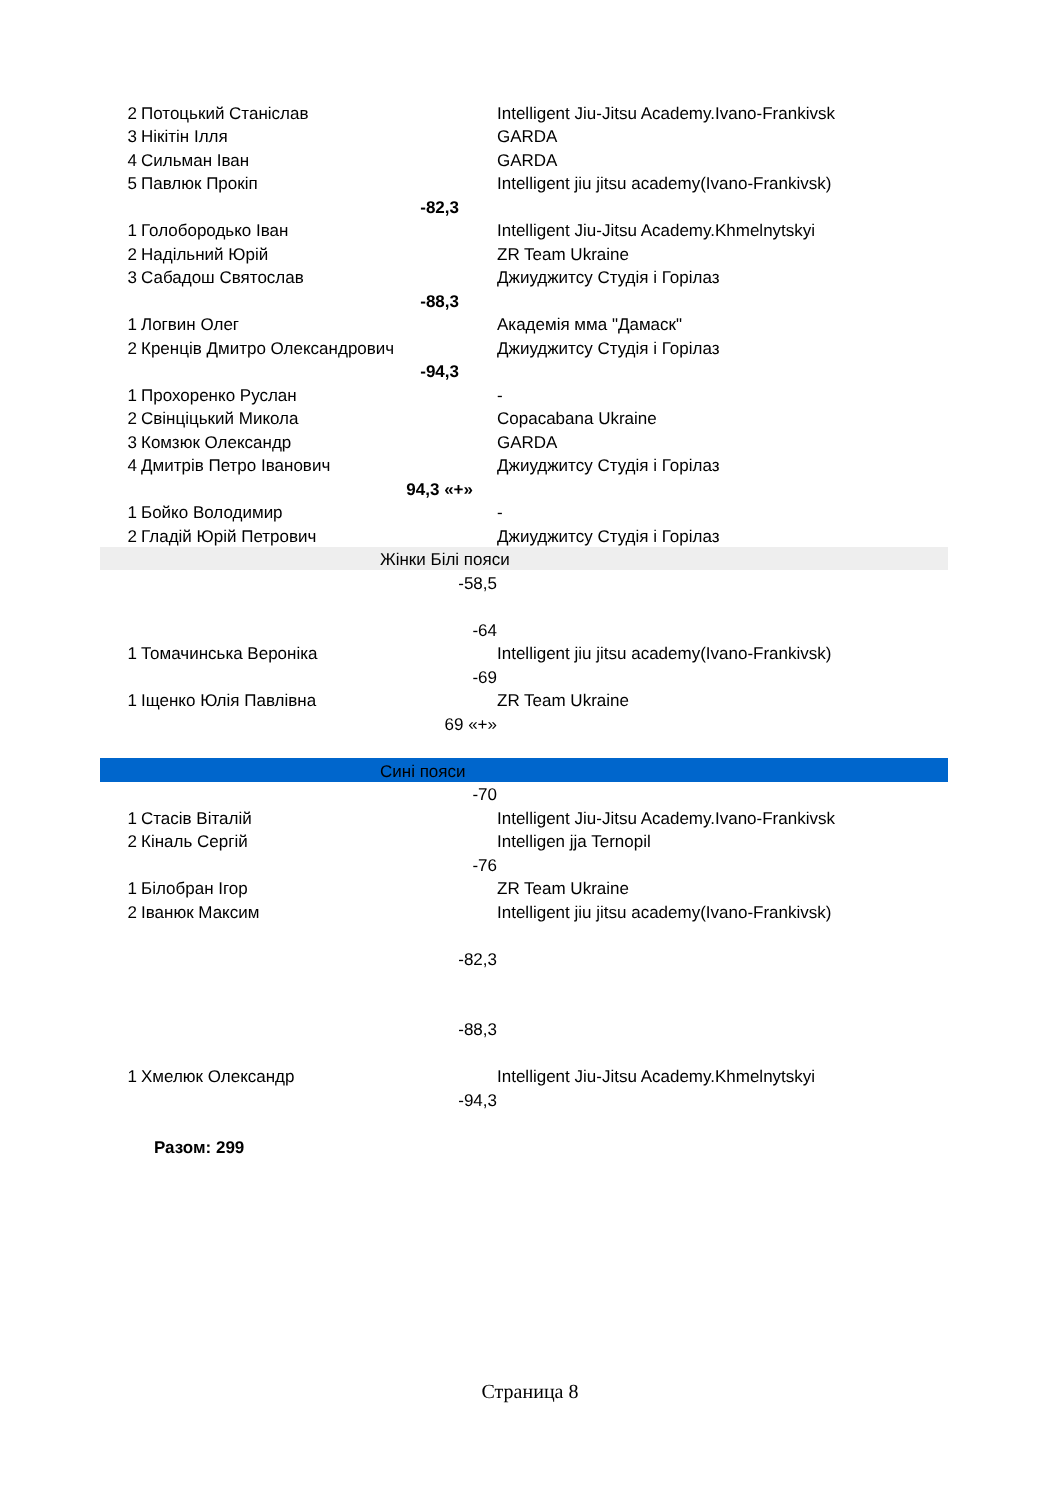| 2 | Потоцький Станіслав | Intelligent Jiu-Jitsu Academy.Ivano-Frankivsk |
| 3 | Нікітін Ілля | GARDA |
| 4 | Сильман Іван | GARDA |
| 5 | Павлюк Прокіп | Intelligent jiu jitsu academy(Ivano-Frankivsk) |
| | -82,3 | |
| 1 | Голобородько Іван | Intelligent Jiu-Jitsu Academy.Khmelnytskyi |
| 2 | Надільний Юрій | ZR Team Ukraine |
| 3 | Сабадош Святослав | Джиуджитсу Студія і Горілаз |
| | -88,3 | |
| 1 | Логвин Олег | Академія мма "Дамаск" |
| 2 | Кренців Дмитро Олександрович | Джиуджитсу Студія і Горілаз |
| | -94,3 | |
| 1 | Прохоренко Руслан | - |
| 2 | Свінціцький Микола | Copacabana Ukraine |
| 3 | Комзюк Олександр | GARDA |
| 4 | Дмитрів Петро Іванович | Джиуджитсу Студія і Горілаз |
| | 94,3 «+» | |
| 1 | Бойко Володимир | - |
| 2 | Гладій Юрій Петрович | Джиуджитсу Студія і Горілаз |
| Жінки Білі пояси | | |
| | -58,5 | |
| | -64 | |
| 1 | Томачинська Вероніка | Intelligent jiu jitsu academy(Ivano-Frankivsk) |
| | -69 | |
| 1 | Іщенко Юлія Павлівна | ZR Team Ukraine |
| | 69 «+» | |
| Сині пояси | | |
| | -70 | |
| 1 | Стасів Віталій | Intelligent Jiu-Jitsu Academy.Ivano-Frankivsk |
| 2 | Кіналь Сергій | Intelligen jja Ternopil |
| | -76 | |
| 1 | Білобран Ігор | ZR Team Ukraine |
| 2 | Іванюк Максим | Intelligent jiu jitsu academy(Ivano-Frankivsk) |
| | -82,3 | |
| | -88,3 | |
| 1 | Хмелюк Олександр | Intelligent Jiu-Jitsu Academy.Khmelnytskyi |
| | -94,3 | |
| | Разом: 299 | |
Страница 8